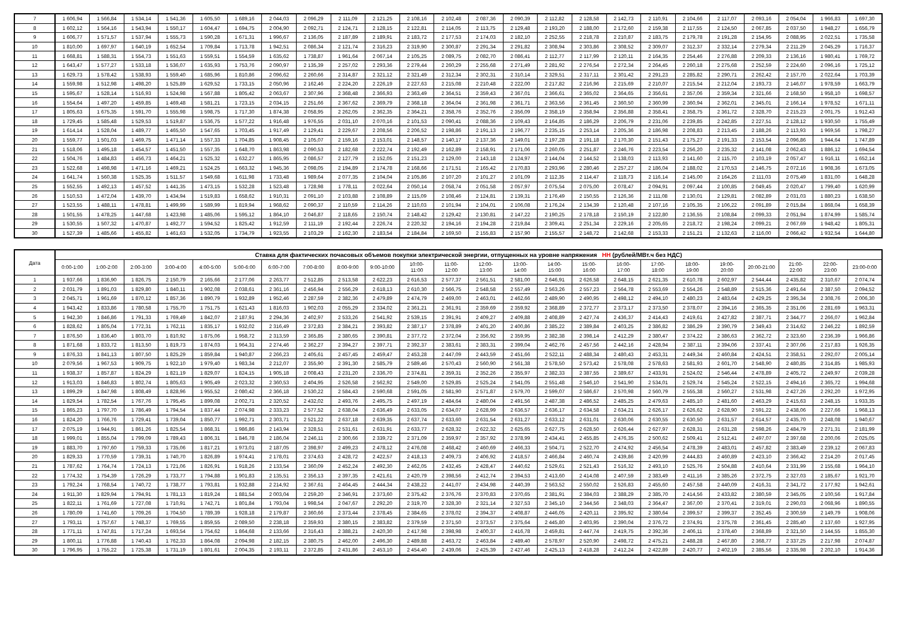| 7 | 1 606,94 | 1 566,84 | 1 534,14 | 1 541,36 | 1 605,50 | 1 689,16 | 2 044,03 | 2 096,29 | 2 111,09 | 2 121,25 | 2 108,16 | 2 102,48 | 2 087,36 | 2 090,39 | 2 112,82 | 2 128,58 | 2 142,73 | 2 110,91 | 2 104,66 | 2 117,07 | 2 093,16 | 2 054,04 | 1 966,83 | 1 697,30 |
| 8 | 1 602,12 | 1 564,16 | 1 543,94 | 1 550,17 | 1 604,47 | 1 694,75 | 2 004,90 | 2 092,71 | 2 124,71 | 2 128,15 | 2 122,81 | 2 114,05 | 2 113,75 | 2 129,48 | 2 193,20 | 2 188,00 | 2 172,60 | 2 159,38 | 2 117,55 | 2 124,50 | 2 067,85 | 2 037,50 | 1 948,27 | 1 656,79 |
| 9 | 1 606,77 | 1 571,57 | 1 537,94 | 1 555,73 | 1 590,28 | 1 671,31 | 1 996,67 | 2 136,05 | 2 187,89 | 2 189,91 | 2 183,72 | 2 177,53 | 2 174,03 | 2 182,10 | 2 252,55 | 2 218,78 | 2 210,87 | 2 183,75 | 2 179,78 | 2 191,28 | 2 154,95 | 2 088,95 | 2 022,51 | 1 735,58 |
| 10 | 1 810,00 | 1 697,97 | 1 640,19 | 1 652,54 | 1 709,84 | 1 713,78 | 1 942,51 | 2 086,34 | 2 121,74 | 2 316,23 | 2 319,90 | 2 300,87 | 2 291,34 | 2 291,82 | 2 308,94 | 2 303,86 | 2 308,52 | 2 309,07 | 2 312,37 | 2 332,14 | 2 279,34 | 2 211,29 | 2 045,29 | 1 716,37 |
| 11 | 1 668,81 | 1 588,31 | 1 554,73 | 1 551,63 | 1 559,51 | 1 554,59 | 1 635,62 | 1 738,87 | 1 961,64 | 2 067,14 | 2 105,25 | 2 089,75 | 2 082,70 | 2 086,41 | 2 112,77 | 2 117,99 | 2 120,11 | 2 164,35 | 2 254,46 | 2 276,88 | 2 209,33 | 2 136,16 | 1 980,41 | 1 769,72 |
| 12 | 1 643,47 | 1 577,27 | 1 533,18 | 1 536,07 | 1 635,93 | 1 753,76 | 2 090,97 | 2 135,39 | 2 257,02 | 2 293,36 | 2 279,44 | 2 260,29 | 2 255,68 | 2 271,49 | 2 281,92 | 2 276,54 | 2 272,34 | 2 264,45 | 2 260,18 | 2 275,68 | 2 252,59 | 2 224,60 | 2 096,16 | 1 725,12 |
| 13 | 1 629,73 | 1 578,42 | 1 538,93 | 1 559,40 | 1 685,96 | 1 810,86 | 2 096,62 | 2 260,66 | 2 314,87 | 2 321,12 | 2 321,49 | 2 312,34 | 2 302,31 | 2 310,14 | 2 329,51 | 2 317,11 | 2 301,42 | 2 291,23 | 2 285,82 | 2 290,71 | 2 262,42 | 2 157,70 | 2 022,64 | 1 703,39 |
| 14 | 1 559,98 | 1 512,98 | 1 498,20 | 1 525,89 | 1 629,52 | 1 733,15 | 2 050,96 | 2 162,46 | 2 224,20 | 2 226,19 | 2 227,63 | 2 215,08 | 2 210,48 | 2 222,00 | 2 217,82 | 2 216,96 | 2 215,69 | 2 210,07 | 2 215,54 | 2 212,04 | 2 193,73 | 2 146,07 | 1 978,59 | 1 663,79 |
| 15 | 1 595,67 | 1 528,14 | 1 516,93 | 1 524,98 | 1 567,88 | 1 805,42 | 2 063,67 | 2 307,96 | 2 368,48 | 2 366,93 | 2 363,49 | 2 364,51 | 2 359,43 | 2 367,01 | 2 366,61 | 2 365,02 | 2 364,65 | 2 356,61 | 2 357,06 | 2 359,34 | 2 321,66 | 2 168,50 | 1 958,10 | 1 698,57 |
| 16 | 1 554,64 | 1 497,20 | 1 459,85 | 1 469,48 | 1 581,21 | 1 723,15 | 2 034,15 | 2 251,66 | 2 367,62 | 2 369,79 | 2 368,18 | 2 364,04 | 2 361,98 | 2 361,71 | 2 363,56 | 2 361,45 | 2 360,50 | 2 360,99 | 2 360,94 | 2 362,01 | 2 345,01 | 2 166,14 | 1 978,52 | 1 671,11 |
| 17 | 1 805,63 | 1 675,35 | 1 591,70 | 1 555,98 | 1 598,75 | 1 717,30 | 1 874,38 | 2 058,95 | 2 262,05 | 2 362,35 | 2 364,21 | 2 358,76 | 2 352,76 | 2 356,09 | 2 358,19 | 2 358,94 | 2 356,88 | 2 358,41 | 2 358,75 | 2 361,72 | 2 328,70 | 2 215,23 | 2 001,75 | 1 912,43 |
| 18 | 1 729,45 | 1 585,48 | 1 529,53 | 1 519,87 | 1 536,75 | 1 577,22 | 1 916,48 | 1 976,55 | 2 031,10 | 2 070,16 | 2 101,53 | 2 090,41 | 2 088,36 | 2 109,43 | 2 164,85 | 2 186,29 | 2 206,79 | 2 231,06 | 2 239,85 | 2 242,85 | 2 227,51 | 2 128,12 | 1 930,50 | 1 755,49 |
| 19 | 1 614,14 | 1 528,04 | 1 489,77 | 1 465,50 | 1 547,65 | 1 703,45 | 1 917,49 | 2 129,41 | 2 229,67 | 2 208,56 | 2 206,52 | 2 198,86 | 2 191,13 | 2 196,77 | 2 235,15 | 2 253,14 | 2 205,36 | 2 186,98 | 2 208,83 | 2 213,45 | 2 188,26 | 2 113,93 | 1 969,56 | 1 798,27 |
| 20 | 1 559,77 | 1 501,03 | 1 469,75 | 1 471,14 | 1 557,33 | 1 704,85 | 1 908,45 | 2 105,07 | 2 159,16 | 2 153,01 | 2 148,57 | 2 140,17 | 2 137,36 | 2 149,01 | 2 197,28 | 2 191,18 | 2 170,30 | 2 151,43 | 2 175,27 | 2 191,33 | 2 153,54 | 2 096,86 | 1 944,64 | 1 747,89 |
| 21 | 1 518,06 | 1 495,18 | 1 454,57 | 1 451,50 | 1 557,35 | 1 648,70 | 1 863,98 | 2 090,53 | 2 182,68 | 2 222,74 | 2 192,49 | 2 162,89 | 2 158,91 | 2 171,06 | 2 260,05 | 2 251,87 | 2 246,76 | 2 223,54 | 2 256,20 | 2 235,32 | 2 141,08 | 2 062,43 | 1 886,12 | 1 694,54 |
| 22 | 1 504,76 | 1 484,83 | 1 456,73 | 1 464,21 | 1 525,32 | 1 632,27 | 1 865,95 | 2 086,57 | 2 127,79 | 2 152,05 | 2 151,23 | 2 129,00 | 2 143,18 | 2 124,97 | 2 144,04 | 2 144,52 | 2 138,03 | 2 113,93 | 2 141,60 | 2 115,70 | 2 103,19 | 2 057,47 | 1 916,11 | 1 652,14 |
| 23 | 1 522,68 | 1 498,98 | 1 471,16 | 1 469,21 | 1 524,25 | 1 663,32 | 1 945,36 | 2 098,05 | 2 194,89 | 2 174,78 | 2 168,66 | 2 171,51 | 2 165,42 | 2 170,83 | 2 293,96 | 2 280,46 | 2 257,27 | 2 186,04 | 2 188,02 | 2 170,53 | 2 146,75 | 2 072,16 | 1 908,36 | 1 673,05 |
| 24 | 1 641,74 | 1 560,38 | 1 525,35 | 1 511,57 | 1 549,68 | 1 611,98 | 1 733,48 | 1 989,64 | 2 077,35 | 2 104,04 | 2 105,86 | 2 107,20 | 2 101,27 | 2 101,09 | 2 112,35 | 2 114,47 | 2 118,73 | 2 116,14 | 2 145,00 | 2 164,26 | 2 111,03 | 2 075,49 | 1 831,00 | 1 648,28 |
| 25 | 1 552,55 | 1 492,13 | 1 457,52 | 1 441,35 | 1 473,15 | 1 532,28 | 1 523,48 | 1 728,98 | 1 778,11 | 2 022,64 | 2 050,14 | 2 058,74 | 2 051,58 | 2 057,97 | 2 075,54 | 2 075,00 | 2 078,47 | 2 094,91 | 2 097,44 | 2 100,85 | 2 049,45 | 2 020,47 | 1 799,40 | 1 620,99 |
| 26 | 1 510,53 | 1 472,04 | 1 439,70 | 1 434,94 | 1 519,83 | 1 658,62 | 1 910,31 | 2 091,10 | 2 103,88 | 2 108,89 | 2 115,09 | 2 108,46 | 2 124,81 | 2 139,31 | 2 176,49 | 2 150,55 | 2 126,36 | 2 111,08 | 2 130,01 | 2 129,81 | 2 082,89 | 2 031,03 | 1 880,23 | 1 638,50 |
| 27 | 1 523,55 | 1 488,11 | 1 478,81 | 1 499,99 | 1 589,99 | 1 819,94 | 1 968,62 | 2 090,37 | 2 110,59 | 2 114,26 | 2 110,03 | 2 101,94 | 2 104,01 | 2 106,08 | 2 176,24 | 2 134,39 | 2 120,48 | 2 107,16 | 2 105,35 | 2 106,22 | 2 091,89 | 2 015,84 | 1 868,04 | 1 658,39 |
| 28 | 1 501,55 | 1 478,25 | 1 447,68 | 1 423,98 | 1 485,06 | 1 595,12 | 1 864,10 | 2 046,87 | 2 118,65 | 2 150,74 | 2 148,42 | 2 129,42 | 2 130,81 | 2 147,22 | 2 190,25 | 2 178,18 | 2 150,19 | 2 122,80 | 2 136,55 | 2 108,84 | 2 099,33 | 2 051,94 | 1 874,99 | 1 585,74 |
| 29 | 1 530,55 | 1 507,32 | 1 470,87 | 1 492,77 | 1 594,52 | 1 825,42 | 1 912,59 | 2 111,19 | 2 192,44 | 2 226,74 | 2 220,32 | 2 194,16 | 2 194,28 | 2 219,84 | 2 309,41 | 2 251,34 | 2 229,16 | 2 205,65 | 2 218,72 | 2 198,24 | 2 099,21 | 2 067,69 | 1 948,42 | 1 805,31 |
| 30 | 1 527,39 | 1 485,66 | 1 455,82 | 1 461,63 | 1 532,05 | 1 734,79 | 1 923,55 | 2 103,29 | 2 162,30 | 2 183,54 | 2 184,84 | 2 169,50 | 2 155,83 | 2 157,90 | 2 155,57 | 2 148,72 | 2 142,68 | 2 153,33 | 2 151,21 | 2 132,63 | 2 116,00 | 2 066,42 | 1 932,54 | 1 644,80 |
| Дата | Ставка для фактических почасовых объемов покупки электрической энергии, отпущенных на уровне напряжения НН (рублей/МВт.ч без НДС) | | | | | | | | | | | | | | | | | | | | | | | |
| --- | --- | --- | --- | --- | --- | --- | --- | --- | --- | --- | --- | --- | --- | --- | --- | --- | --- | --- | --- | --- | --- | --- | --- | --- |
| | 0:00-1:00 | 1:00-2:00 | 2:00-3:00 | 3:00-4:00 | 4:00-5:00 | 5:00-6:00 | 6:00-7:00 | 7:00-8:00 | 8:00-9:00 | 9:00-10:00 | 10:00- 11:00 | 11:00- 12:00 | 12:00- 13:00 | 13:00- 14:00 | 14:00- 15:00 | 15:00- 16:00 | 16:00- 17:00 | 17:00- 18:00 | 18:00- 19:00 | 19:00- 20:00 | 20:00-21:00 | 21:00- 22:00 | 22:00- 23:00 | 23:00-0:00 |
| 1 | 1 937,66 | 1 836,90 | 1 826,75 | 2 150,79 | 2 165,66 | 2 177,06 | 2 263,77 | 2 512,85 | 2 513,58 | 2 622,23 | 2 616,53 | 2 577,37 | 2 561,51 | 2 581,00 | 2 646,91 | 2 626,58 | 2 648,15 | 2 621,35 | 2 610,78 | 2 602,97 | 2 544,44 | 2 435,82 | 2 310,67 | 2 074,74 |
| 2 | 2 031,79 | 1 891,03 | 1 829,80 | 1 840,11 | 1 902,08 | 2 038,61 | 2 361,16 | 2 456,94 | 2 556,29 | 2 618,13 | 2 610,30 | 2 566,75 | 2 548,58 | 2 557,49 | 2 563,26 | 2 557,23 | 2 564,78 | 2 553,69 | 2 554,26 | 2 548,89 | 2 515,36 | 2 491,64 | 2 387,50 | 2 094,52 |
| 3 | 2 045,71 | 1 961,69 | 1 870,12 | 1 857,36 | 1 890,79 | 1 932,89 | 1 952,46 | 2 287,59 | 2 382,36 | 2 479,89 | 2 474,79 | 2 469,00 | 2 463,01 | 2 462,66 | 2 489,90 | 2 490,95 | 2 498,12 | 2 494,10 | 2 480,23 | 2 483,64 | 2 429,25 | 2 395,34 | 2 308,76 | 2 006,30 |
| 4 | 1 943,42 | 1 833,86 | 1 780,58 | 1 755,70 | 1 751,75 | 1 621,43 | 1 816,03 | 1 902,03 | 2 055,29 | 2 334,02 | 2 361,21 | 2 361,91 | 2 359,69 | 2 359,92 | 2 368,89 | 2 372,77 | 2 373,17 | 2 373,50 | 2 378,07 | 2 394,16 | 2 365,35 | 2 351,06 | 2 281,69 | 1 963,31 |
| 5 | 1 942,30 | 1 846,86 | 1 791,33 | 1 769,49 | 1 842,07 | 2 187,91 | 2 294,36 | 2 402,97 | 2 533,26 | 2 541,92 | 2 539,15 | 2 391,91 | 2 409,27 | 2 409,88 | 2 408,89 | 2 427,74 | 2 436,37 | 2 414,43 | 2 419,61 | 2 427,82 | 2 387,71 | 2 344,77 | 2 266,07 | 1 962,84 |
| 6 | 1 828,62 | 1 805,04 | 1 772,31 | 1 762,11 | 1 835,17 | 1 932,02 | 2 316,49 | 2 372,83 | 2 384,21 | 2 393,82 | 2 387,17 | 2 378,89 | 2 401,20 | 2 400,86 | 2 385,22 | 2 389,84 | 2 403,25 | 2 386,82 | 2 386,29 | 2 390,79 | 2 349,43 | 2 314,62 | 2 246,22 | 1 892,59 |
| 7 | 1 876,50 | 1 836,40 | 1 803,70 | 1 810,92 | 1 875,06 | 1 958,72 | 2 313,59 | 2 365,85 | 2 380,65 | 2 390,81 | 2 377,72 | 2 372,04 | 2 356,92 | 2 359,95 | 2 382,38 | 2 398,14 | 2 412,29 | 2 380,47 | 2 374,22 | 2 386,63 | 2 362,72 | 2 323,60 | 2 236,39 | 1 966,86 |
| 8 | 1 871,68 | 1 833,72 | 1 813,50 | 1 819,73 | 1 874,03 | 1 964,31 | 2 274,46 | 2 362,27 | 2 394,27 | 2 397,71 | 2 392,37 | 2 383,61 | 2 383,31 | 2 399,04 | 2 462,76 | 2 457,56 | 2 442,16 | 2 428,94 | 2 387,11 | 2 394,06 | 2 337,41 | 2 307,06 | 2 217,83 | 1 926,35 |
| 9 | 1 876,33 | 1 841,13 | 1 807,50 | 1 825,29 | 1 859,84 | 1 940,87 | 2 266,23 | 2 405,61 | 2 457,45 | 2 459,47 | 2 453,28 | 2 447,09 | 2 443,59 | 2 451,66 | 2 522,11 | 2 488,34 | 2 480,43 | 2 453,31 | 2 449,34 | 2 460,84 | 2 424,51 | 2 358,51 | 2 292,07 | 2 005,14 |
| 10 | 2 079,56 | 1 967,53 | 1 909,75 | 1 922,10 | 1 979,40 | 1 983,34 | 2 212,07 | 2 355,90 | 2 391,30 | 2 585,79 | 2 589,46 | 2 570,43 | 2 560,90 | 2 561,38 | 2 578,50 | 2 573,42 | 2 578,08 | 2 578,63 | 2 581,93 | 2 601,70 | 2 548,90 | 2 480,85 | 2 314,85 | 1 985,93 |
| 11 | 1 938,37 | 1 857,87 | 1 824,29 | 1 821,19 | 1 829,07 | 1 824,15 | 1 905,18 | 2 008,43 | 2 231,20 | 2 336,70 | 2 374,81 | 2 359,31 | 2 352,26 | 2 355,97 | 2 382,33 | 2 387,55 | 2 389,67 | 2 433,91 | 2 524,02 | 2 546,44 | 2 478,89 | 2 405,72 | 2 249,97 | 2 039,28 |
| 12 | 1 913,03 | 1 846,83 | 1 802,74 | 1 805,63 | 1 905,49 | 2 023,32 | 2 360,53 | 2 404,95 | 2 526,58 | 2 562,92 | 2 549,00 | 2 529,85 | 2 525,24 | 2 541,05 | 2 551,48 | 2 546,10 | 2 541,90 | 2 534,01 | 2 529,74 | 2 545,24 | 2 522,15 | 2 494,16 | 2 365,72 | 1 994,68 |
| 13 | 1 899,29 | 1 847,98 | 1 808,49 | 1 828,96 | 1 955,52 | 2 080,42 | 2 366,18 | 2 530,22 | 2 584,43 | 2 590,68 | 2 591,05 | 2 581,90 | 2 571,87 | 2 579,70 | 2 599,07 | 2 586,67 | 2 570,98 | 2 560,79 | 2 555,38 | 2 560,27 | 2 531,98 | 2 427,26 | 2 292,20 | 1 972,95 |
| 14 | 1 829,54 | 1 782,54 | 1 767,76 | 1 795,45 | 1 899,08 | 2 002,71 | 2 320,52 | 2 432,02 | 2 493,76 | 2 495,75 | 2 497,19 | 2 484,64 | 2 480,04 | 2 491,56 | 2 487,38 | 2 486,52 | 2 485,25 | 2 479,63 | 2 485,10 | 2 481,60 | 2 463,29 | 2 415,63 | 2 248,15 | 1 933,35 |
| 15 | 1 865,23 | 1 797,70 | 1 786,49 | 1 794,54 | 1 837,44 | 2 074,98 | 2 333,23 | 2 577,52 | 2 638,04 | 2 636,49 | 2 633,05 | 2 634,07 | 2 628,99 | 2 636,57 | 2 636,17 | 2 634,58 | 2 634,21 | 2 626,17 | 2 626,62 | 2 628,90 | 2 591,22 | 2 438,06 | 2 227,66 | 1 968,13 |
| 16 | 1 824,20 | 1 766,76 | 1 729,41 | 1 739,04 | 1 850,77 | 1 992,71 | 2 303,71 | 2 521,22 | 2 637,18 | 2 639,35 | 2 637,74 | 2 633,60 | 2 631,54 | 2 631,27 | 2 633,12 | 2 631,01 | 2 630,06 | 2 630,55 | 2 630,50 | 2 631,57 | 2 614,57 | 2 435,70 | 2 248,08 | 1 940,67 |
| 17 | 2 075,19 | 1 944,91 | 1 861,26 | 1 825,54 | 1 868,31 | 1 986,86 | 2 143,94 | 2 328,51 | 2 531,61 | 2 631,91 | 2 633,77 | 2 628,32 | 2 622,32 | 2 625,65 | 2 627,75 | 2 628,50 | 2 626,44 | 2 627,97 | 2 628,31 | 2 631,28 | 2 598,26 | 2 484,79 | 2 271,31 | 2 181,99 |
| 18 | 1 999,01 | 1 855,04 | 1 799,09 | 1 789,43 | 1 806,31 | 1 846,78 | 2 186,04 | 2 246,11 | 2 300,66 | 2 339,72 | 2 371,09 | 2 359,97 | 2 357,92 | 2 378,99 | 2 434,41 | 2 455,85 | 2 476,35 | 2 500,62 | 2 509,41 | 2 512,41 | 2 497,07 | 2 397,68 | 2 200,06 | 2 025,05 |
| 19 | 1 883,70 | 1 797,60 | 1 759,33 | 1 735,06 | 1 817,21 | 1 973,01 | 2 187,05 | 2 398,97 | 2 499,23 | 2 478,12 | 2 476,08 | 2 468,42 | 2 460,69 | 2 466,33 | 2 504,71 | 2 522,70 | 2 474,92 | 2 456,54 | 2 478,39 | 2 483,01 | 2 457,82 | 2 383,49 | 2 239,12 | 2 067,83 |
| 20 | 1 829,33 | 1 770,59 | 1 739,31 | 1 740,70 | 1 826,89 | 1 974,41 | 2 178,01 | 2 374,63 | 2 428,72 | 2 422,57 | 2 418,13 | 2 409,73 | 2 406,92 | 2 418,57 | 2 466,84 | 2 460,74 | 2 439,86 | 2 420,99 | 2 444,83 | 2 460,89 | 2 423,10 | 2 366,42 | 2 214,20 | 2 017,45 |
| 21 | 1 787,62 | 1 764,74 | 1 724,13 | 1 721,06 | 1 826,91 | 1 918,26 | 2 133,54 | 2 360,09 | 2 452,24 | 2 492,30 | 2 462,05 | 2 432,45 | 2 428,47 | 2 440,62 | 2 529,61 | 2 521,43 | 2 516,32 | 2 493,10 | 2 525,76 | 2 504,88 | 2 410,64 | 2 331,99 | 2 155,68 | 1 964,10 |
| 22 | 1 774,32 | 1 754,39 | 1 726,29 | 1 733,77 | 1 794,88 | 1 901,83 | 2 135,51 | 2 356,13 | 2 397,35 | 2 421,61 | 2 420,79 | 2 398,56 | 2 412,74 | 2 394,53 | 2 413,60 | 2 414,08 | 2 407,59 | 2 383,49 | 2 411,16 | 2 385,26 | 2 372,75 | 2 327,03 | 2 185,67 | 1 921,70 |
| 23 | 1 792,24 | 1 768,54 | 1 740,72 | 1 738,77 | 1 793,81 | 1 932,88 | 2 214,92 | 2 367,61 | 2 464,45 | 2 444,34 | 2 438,22 | 2 441,07 | 2 434,98 | 2 440,39 | 2 563,52 | 2 550,02 | 2 526,83 | 2 455,60 | 2 457,58 | 2 440,09 | 2 416,31 | 2 341,72 | 2 177,92 | 1 942,61 |
| 24 | 1 911,30 | 1 829,94 | 1 794,91 | 1 781,13 | 1 819,24 | 1 881,54 | 2 003,04 | 2 259,20 | 2 346,91 | 2 373,60 | 2 375,42 | 2 376,76 | 2 370,83 | 2 370,65 | 2 381,91 | 2 384,03 | 2 388,29 | 2 385,70 | 2 414,56 | 2 433,82 | 2 380,59 | 2 345,05 | 2 100,56 | 1 917,84 |
| 25 | 1 822,11 | 1 761,69 | 1 727,08 | 1 710,91 | 1 742,71 | 1 801,84 | 1 793,04 | 1 998,54 | 2 047,67 | 2 292,20 | 2 319,70 | 2 328,30 | 2 321,14 | 2 327,53 | 2 345,10 | 2 344,56 | 2 348,03 | 2 364,47 | 2 367,00 | 2 370,41 | 2 319,01 | 2 290,03 | 2 068,96 | 1 890,55 |
| 26 | 1 780,09 | 1 741,60 | 1 709,26 | 1 704,50 | 1 789,39 | 1 928,18 | 2 179,87 | 2 360,66 | 2 373,44 | 2 378,45 | 2 384,65 | 2 378,02 | 2 394,37 | 2 408,87 | 2 446,05 | 2 420,11 | 2 395,92 | 2 380,64 | 2 399,57 | 2 399,37 | 2 352,45 | 2 300,59 | 2 149,79 | 1 908,06 |
| 27 | 1 793,11 | 1 757,67 | 1 748,37 | 1 769,55 | 1 859,55 | 2 089,50 | 2 238,18 | 2 359,93 | 2 380,15 | 2 383,82 | 2 379,59 | 2 371,50 | 2 373,57 | 2 375,64 | 2 445,80 | 2 403,95 | 2 390,04 | 2 376,72 | 2 374,91 | 2 375,78 | 2 361,45 | 2 285,40 | 2 137,60 | 1 927,95 |
| 28 | 1 771,11 | 1 747,81 | 1 717,24 | 1 693,54 | 1 754,62 | 1 864,68 | 2 133,66 | 2 316,43 | 2 388,21 | 2 420,30 | 2 417,98 | 2 398,98 | 2 400,37 | 2 416,78 | 2 459,81 | 2 447,74 | 2 419,75 | 2 392,36 | 2 406,11 | 2 378,40 | 2 368,89 | 2 321,50 | 2 144,55 | 1 855,30 |
| 29 | 1 800,11 | 1 776,88 | 1 740,43 | 1 762,33 | 1 864,08 | 2 094,98 | 2 182,15 | 2 380,75 | 2 462,00 | 2 496,30 | 2 489,88 | 2 463,72 | 2 463,84 | 2 489,40 | 2 578,97 | 2 520,90 | 2 498,72 | 2 475,21 | 2 488,28 | 2 467,80 | 2 368,77 | 2 337,25 | 2 217,98 | 2 074,87 |
| 30 | 1 796,95 | 1 755,22 | 1 725,38 | 1 731,19 | 1 801,61 | 2 004,35 | 2 193,11 | 2 372,85 | 2 431,86 | 2 453,10 | 2 454,40 | 2 439,06 | 2 425,39 | 2 427,46 | 2 425,13 | 2 418,28 | 2 412,24 | 2 422,89 | 2 420,77 | 2 402,19 | 2 385,56 | 2 335,98 | 2 202,10 | 1 914,36 |